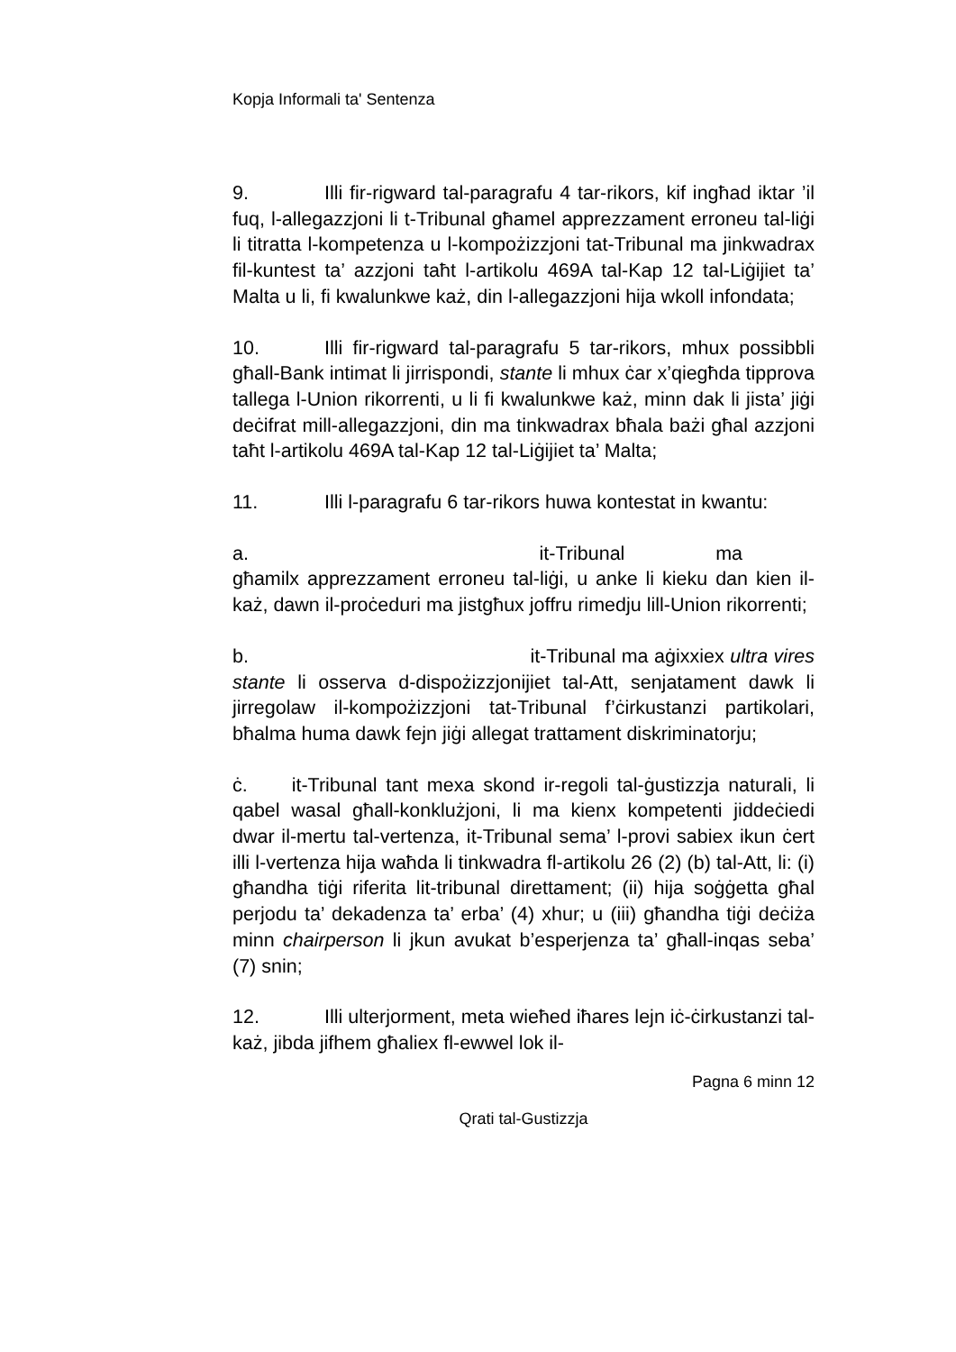Kopja Informali ta' Sentenza
9. Illi fir-rigward tal-paragrafu 4 tar-rikors, kif ingħad iktar ’il fuq, l-allegazzjoni li t-Tribunal għamel apprezzament erroneu tal-liġi li titratta l-kompetenza u l-kompożizzjoni tat-Tribunal ma jinkwadrax fil-kuntest ta’ azzjoni taħt l-artikolu 469A tal-Kap 12 tal-Liġijiet ta’ Malta u li, fi kwalunkwe każ, din l-allegazzjoni hija wkoll infondata;
10. Illi fir-rigward tal-paragrafu 5 tar-rikors, mhux possibbli għall-Bank intimat li jirrispondi, stante li mhux ċar x’qiegħda tipprova tallega l-Union rikorrenti, u li fi kwalunkwe każ, minn dak li jista’ jiġi deċifrat mill-allegazzjoni, din ma tinkwadrax bħala bażi għal azzjoni taħt l-artikolu 469A tal-Kap 12 tal-Liġijiet ta’ Malta;
11. Illi l-paragrafu 6 tar-rikors huwa kontestat in kwantu:
a. it-Tribunal ma għamilx apprezzament erroneu tal-liġi, u anke li kieku dan kien il-każ, dawn il-proċeduri ma jistgħux joffru rimedju lill-Union rikorrenti;
b. it-Tribunal ma aġixxiex ultra vires stante li osserva d-dispożizzjonijiet tal-Att, senjatament dawk li jirregolaw il-kompożizzjoni tat-Tribunal f’ċirkustanzi partikolari, bħalma huma dawk fejn jiġi allegat trattament diskriminatorju;
ċ. it-Tribunal tant mexa skond ir-regoli tal-ġustizzja naturali, li qabel wasal għall-konklużjoni, li ma kienx kompetenti jiddeċiedi dwar il-mertu tal-vertenza, it-Tribunal sema’ l-provi sabiex ikun ċert illi l-vertenza hija waħda li tinkwadra fl-artikolu 26 (2) (b) tal-Att, li: (i) għandha tiġi riferita lit-tribunal direttament; (ii) hija soġġetta għal perjodu ta’ dekadenza ta’ erba’ (4) xhur; u (iii) għandha tiġi deċiża minn chairperson li jkun avukat b’esperjenza ta’ għall-inqas seba’ (7) snin;
12. Illi ulterjorment, meta wieħed iħares lejn iċ-ċirkustanzi tal-każ, jibda jifhem għaliex fl-ewwel lok il-
Pagna 6 minn 12
Qrati tal-Gustizzja